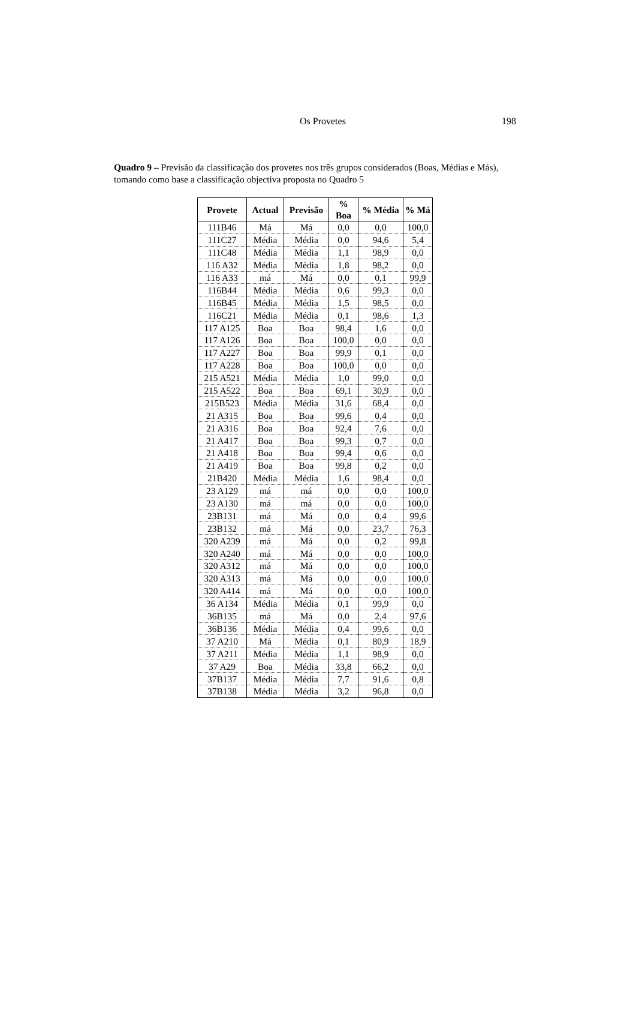Os Provetes 198
Quadro 9 – Previsão da classificação dos provetes nos três grupos considerados (Boas, Médias e Más), tomando como base a classificação objectiva proposta no Quadro 5
| Provete | Actual | Previsão | % Boa | % Média | % Má |
| --- | --- | --- | --- | --- | --- |
| 111B46 | Má | Má | 0,0 | 0,0 | 100,0 |
| 111C27 | Média | Média | 0,0 | 94,6 | 5,4 |
| 111C48 | Média | Média | 1,1 | 98,9 | 0,0 |
| 116 A32 | Média | Média | 1,8 | 98,2 | 0,0 |
| 116 A33 | má | Má | 0,0 | 0,1 | 99,9 |
| 116B44 | Média | Média | 0,6 | 99,3 | 0,0 |
| 116B45 | Média | Média | 1,5 | 98,5 | 0,0 |
| 116C21 | Média | Média | 0,1 | 98,6 | 1,3 |
| 117 A125 | Boa | Boa | 98,4 | 1,6 | 0,0 |
| 117 A126 | Boa | Boa | 100,0 | 0,0 | 0,0 |
| 117 A227 | Boa | Boa | 99,9 | 0,1 | 0,0 |
| 117 A228 | Boa | Boa | 100,0 | 0,0 | 0,0 |
| 215 A521 | Média | Média | 1,0 | 99,0 | 0,0 |
| 215 A522 | Boa | Boa | 69,1 | 30,9 | 0,0 |
| 215B523 | Média | Média | 31,6 | 68,4 | 0,0 |
| 21 A315 | Boa | Boa | 99,6 | 0,4 | 0,0 |
| 21 A316 | Boa | Boa | 92,4 | 7,6 | 0,0 |
| 21 A417 | Boa | Boa | 99,3 | 0,7 | 0,0 |
| 21 A418 | Boa | Boa | 99,4 | 0,6 | 0,0 |
| 21 A419 | Boa | Boa | 99,8 | 0,2 | 0,0 |
| 21B420 | Média | Média | 1,6 | 98,4 | 0,0 |
| 23 A129 | má | má | 0,0 | 0,0 | 100,0 |
| 23 A130 | má | má | 0,0 | 0,0 | 100,0 |
| 23B131 | má | Má | 0,0 | 0,4 | 99,6 |
| 23B132 | má | Má | 0,0 | 23,7 | 76,3 |
| 320 A239 | má | Má | 0,0 | 0,2 | 99,8 |
| 320 A240 | má | Má | 0,0 | 0,0 | 100,0 |
| 320 A312 | má | Má | 0,0 | 0,0 | 100,0 |
| 320 A313 | má | Má | 0,0 | 0,0 | 100,0 |
| 320 A414 | má | Má | 0,0 | 0,0 | 100,0 |
| 36 A134 | Média | Média | 0,1 | 99,9 | 0,0 |
| 36B135 | má | Má | 0,0 | 2,4 | 97,6 |
| 36B136 | Média | Média | 0,4 | 99,6 | 0,0 |
| 37 A210 | Má | Média | 0,1 | 80,9 | 18,9 |
| 37 A211 | Média | Média | 1,1 | 98,9 | 0,0 |
| 37 A29 | Boa | Média | 33,8 | 66,2 | 0,0 |
| 37B137 | Média | Média | 7,7 | 91,6 | 0,8 |
| 37B138 | Média | Média | 3,2 | 96,8 | 0,0 |